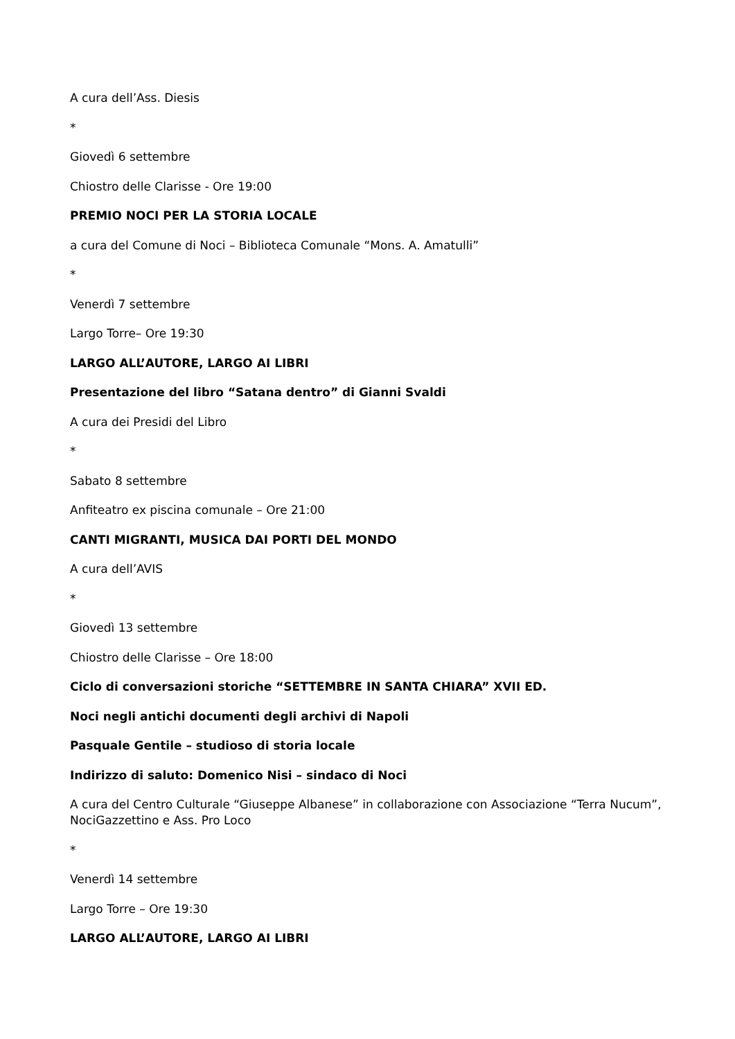A cura dell’Ass. Diesis
*
Giovedì 6 settembre
Chiostro delle Clarisse - Ore 19:00
PREMIO NOCI PER LA STORIA LOCALE
a cura del Comune di Noci – Biblioteca Comunale “Mons. A. Amatulli”
*
Venerdì 7 settembre
Largo Torre– Ore 19:30
LARGO ALL’AUTORE, LARGO AI LIBRI
Presentazione del libro “Satana dentro” di Gianni Svaldi
A cura dei Presidi del Libro
*
Sabato 8 settembre
Anfiteatro ex piscina comunale – Ore 21:00
CANTI MIGRANTI, MUSICA DAI PORTI DEL MONDO
A cura dell’AVIS
*
Giovedì 13 settembre
Chiostro delle Clarisse – Ore 18:00
Ciclo di conversazioni storiche “SETTEMBRE IN SANTA CHIARA” XVII ED.
Noci negli antichi documenti degli archivi di Napoli
Pasquale Gentile – studioso di storia locale
Indirizzo di saluto: Domenico Nisi – sindaco di Noci
A cura del Centro Culturale “Giuseppe Albanese” in collaborazione con Associazione “Terra Nucum”, NociGazzettino e Ass. Pro Loco
*
Venerdì 14 settembre
Largo Torre – Ore 19:30
LARGO ALL’AUTORE, LARGO AI LIBRI